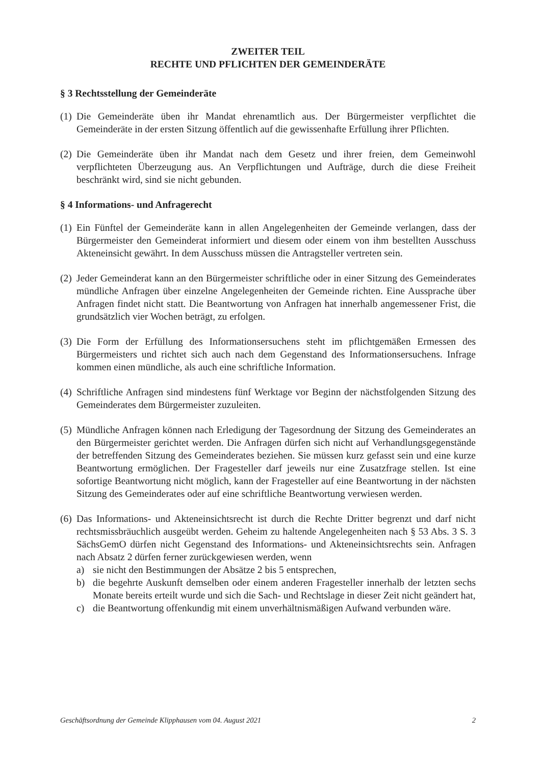ZWEITER TEIL
RECHTE UND PFLICHTEN DER GEMEINDERÄTE
§ 3 Rechtsstellung der Gemeinderäte
(1)
Die Gemeinderäte üben ihr Mandat ehrenamtlich aus. Der Bürgermeister verpflichtet die Gemeinderäte in der ersten Sitzung öffentlich auf die gewissenhafte Erfüllung ihrer Pflichten.
(2)
Die Gemeinderäte üben ihr Mandat nach dem Gesetz und ihrer freien, dem Gemeinwohl verpflichteten Überzeugung aus. An Verpflichtungen und Aufträge, durch die diese Freiheit beschränkt wird, sind sie nicht gebunden.
§ 4 Informations- und Anfragerecht
(1)
Ein Fünftel der Gemeinderäte kann in allen Angelegenheiten der Gemeinde verlangen, dass der Bürgermeister den Gemeinderat informiert und diesem oder einem von ihm bestellten Ausschuss Akteneinsicht gewährt. In dem Ausschuss müssen die Antragsteller vertreten sein.
(2)
Jeder Gemeinderat kann an den Bürgermeister schriftliche oder in einer Sitzung des Gemeinderates mündliche Anfragen über einzelne Angelegenheiten der Gemeinde richten. Eine Aussprache über Anfragen findet nicht statt. Die Beantwortung von Anfragen hat innerhalb angemessener Frist, die grundsätzlich vier Wochen beträgt, zu erfolgen.
(3)
Die Form der Erfüllung des Informationsersuchens steht im pflichtgemäßen Ermessen des Bürgermeisters und richtet sich auch nach dem Gegenstand des Informationsersuchens. Infrage kommen einen mündliche, als auch eine schriftliche Information.
(4)
Schriftliche Anfragen sind mindestens fünf Werktage vor Beginn der nächstfolgenden Sitzung des Gemeinderates dem Bürgermeister zuzuleiten.
(5)
Mündliche Anfragen können nach Erledigung der Tagesordnung der Sitzung des Gemeinderates an den Bürgermeister gerichtet werden. Die Anfragen dürfen sich nicht auf Verhandlungsgegenstände der betreffenden Sitzung des Gemeinderates beziehen. Sie müssen kurz gefasst sein und eine kurze Beantwortung ermöglichen. Der Fragesteller darf jeweils nur eine Zusatzfrage stellen. Ist eine sofortige Beantwortung nicht möglich, kann der Fragesteller auf eine Beantwortung in der nächsten Sitzung des Gemeinderates oder auf eine schriftliche Beantwortung verwiesen werden.
(6)
Das Informations- und Akteneinsichtsrecht ist durch die Rechte Dritter begrenzt und darf nicht rechtsmissbräuchlich ausgeübt werden. Geheim zu haltende Angelegenheiten nach § 53 Abs. 3 S. 3 SächsGemO dürfen nicht Gegenstand des Informations- und Akteneinsichtsrechts sein. Anfragen nach Absatz 2 dürfen ferner zurückgewiesen werden, wenn
a) sie nicht den Bestimmungen der Absätze 2 bis 5 entsprechen,
b) die begehrte Auskunft demselben oder einem anderen Fragesteller innerhalb der letzten sechs Monate bereits erteilt wurde und sich die Sach- und Rechtslage in dieser Zeit nicht geändert hat,
c) die Beantwortung offenkundig mit einem unverhältnismäßigen Aufwand verbunden wäre.
Geschäftsordnung der Gemeinde Klipphausen vom 04. August 2021 2